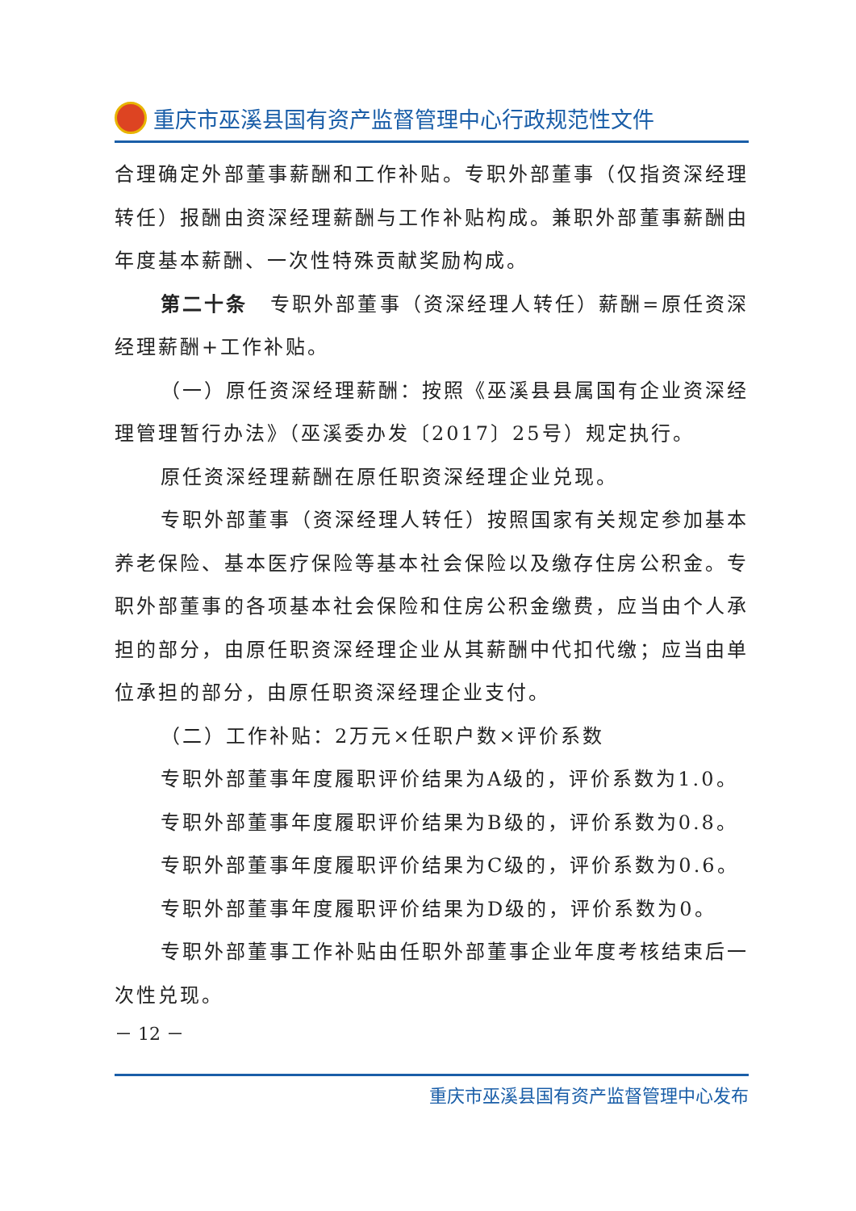重庆市巫溪县国有资产监督管理中心行政规范性文件
合理确定外部董事薪酬和工作补贴。专职外部董事（仅指资深经理转任）报酬由资深经理薪酬与工作补贴构成。兼职外部董事薪酬由年度基本薪酬、一次性特殊贡献奖励构成。
第二十条　专职外部董事（资深经理人转任）薪酬=原任资深经理薪酬+工作补贴。
（一）原任资深经理薪酬：按照《巫溪县县属国有企业资深经理管理暂行办法》（巫溪委办发〔2017〕25号）规定执行。
原任资深经理薪酬在原任职资深经理企业兑现。
专职外部董事（资深经理人转任）按照国家有关规定参加基本养老保险、基本医疗保险等基本社会保险以及缴存住房公积金。专职外部董事的各项基本社会保险和住房公积金缴费，应当由个人承担的部分，由原任职资深经理企业从其薪酬中代扣代缴；应当由单位承担的部分，由原任职资深经理企业支付。
（二）工作补贴：2万元×任职户数×评价系数
专职外部董事年度履职评价结果为A级的，评价系数为1.0。
专职外部董事年度履职评价结果为B级的，评价系数为0.8。
专职外部董事年度履职评价结果为C级的，评价系数为0.6。
专职外部董事年度履职评价结果为D级的，评价系数为0。
专职外部董事工作补贴由任职外部董事企业年度考核结束后一次性兑现。
－ 12 －
重庆市巫溪县国有资产监督管理中心发布